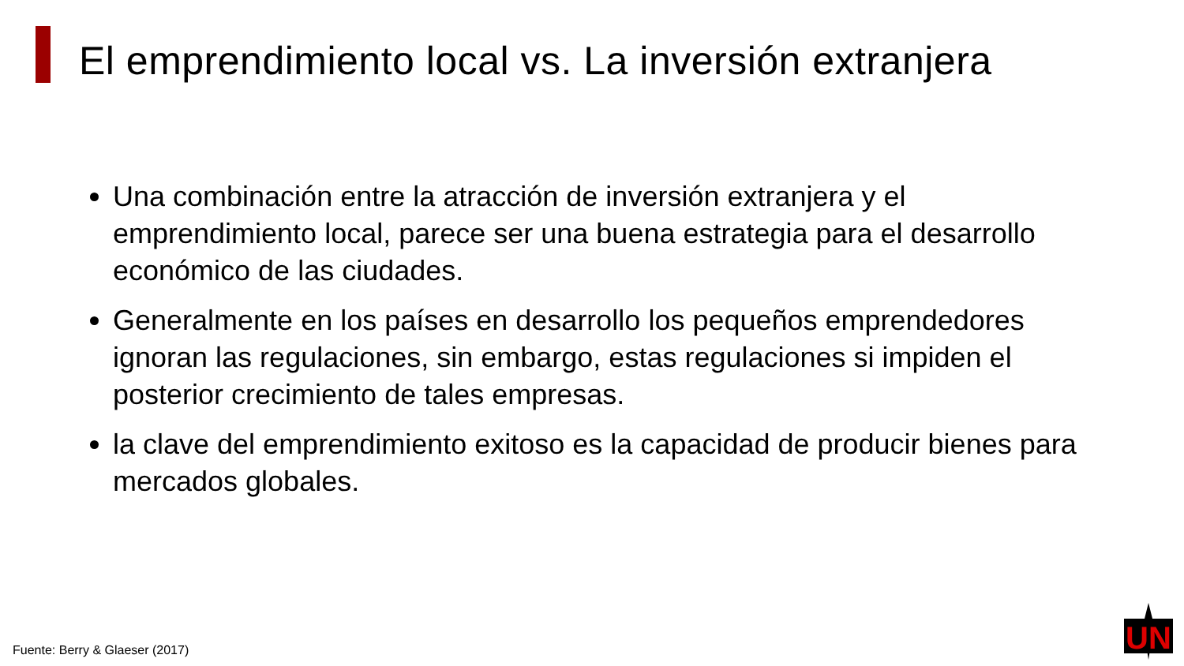El emprendimiento local vs. La inversión extranjera
Una combinación entre la atracción de inversión extranjera y el emprendimiento local, parece ser una buena estrategia para el desarrollo económico de las ciudades.
Generalmente en los países en desarrollo los pequeños emprendedores ignoran las regulaciones, sin embargo, estas regulaciones si impiden el posterior crecimiento de tales empresas.
la clave del emprendimiento exitoso es la capacidad de producir bienes para mercados globales.
Fuente: Berry & Glaeser (2017)
UN